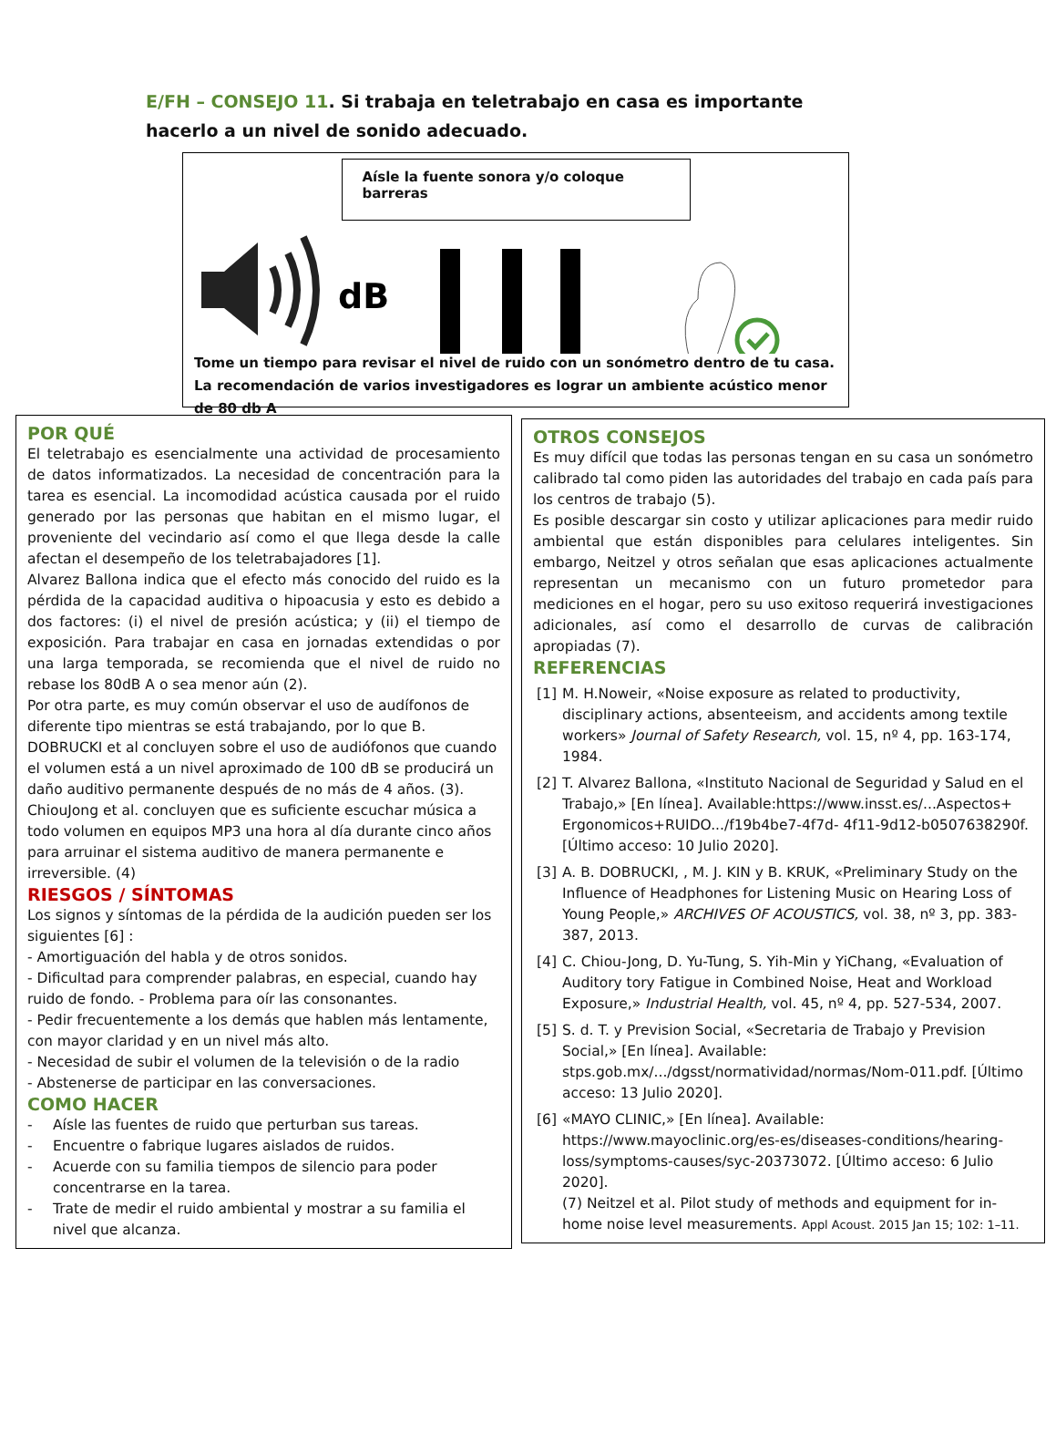E/FH – CONSEJO 11. Si trabaja en teletrabajo en casa es importante hacerlo a un nivel de sonido adecuado.
Aísle la fuente sonora y/o coloque barreras
dB
Tome un tiempo para revisar el nivel de ruido con un sonómetro dentro de tu casa. La recomendación de varios investigadores es lograr un ambiente acústico menor de 80 db A
POR QUÉ
El teletrabajo es esencialmente una actividad de procesamiento de datos informatizados. La necesidad de concentración para la tarea es esencial. La incomodidad acústica causada por el ruido generado por las personas que habitan en el mismo lugar, el proveniente del vecindario así como el que llega desde la calle afectan el desempeño de los teletrabajadores [1].
Alvarez Ballona indica que el efecto más conocido del ruido es la pérdida de la capacidad auditiva o hipoacusia y esto es debido a dos factores: (i) el nivel de presión acústica; y (ii) el tiempo de exposición. Para trabajar en casa en jornadas extendidas o por una larga temporada, se recomienda que el nivel de ruido no rebase los 80dB A o sea menor aún (2).
Por otra parte, es muy común observar el uso de audífonos de diferente tipo mientras se está trabajando, por lo que B. DOBRUCKI et al concluyen sobre el uso de audiófonos que cuando el volumen está a un nivel aproximado de 100 dB se producirá un daño auditivo permanente después de no más de 4 años. (3).
ChiouJong et al. concluyen que es suficiente escuchar música a todo volumen en equipos MP3 una hora al día durante cinco años para arruinar el sistema auditivo de manera permanente e irreversible. (4)
RIESGOS / SÍNTOMAS
Los signos y síntomas de la pérdida de la audición pueden ser los siguientes [6] :
- Amortiguación del habla y de otros sonidos.
- Dificultad para comprender palabras, en especial, cuando hay ruido de fondo. - Problema para oír las consonantes.
- Pedir frecuentemente a los demás que hablen más lentamente, con mayor claridad y en un nivel más alto.
- Necesidad de subir el volumen de la televisión o de la radio
- Abstenerse de participar en las conversaciones.
COMO HACER
- Aísle las fuentes de ruido que perturban sus tareas.
- Encuentre o fabrique lugares aislados de ruidos.
- Acuerde con su familia tiempos de silencio para poder concentrarse en la tarea.
- Trate de medir el ruido ambiental y mostrar a su familia el nivel que alcanza.
OTROS CONSEJOS
Es muy difícil que todas las personas tengan en su casa un sonómetro calibrado tal como piden las autoridades del trabajo en cada país para los centros de trabajo (5).
Es posible descargar sin costo y utilizar aplicaciones para medir ruido ambiental que están disponibles para celulares inteligentes. Sin embargo, Neitzel y otros señalan que esas aplicaciones actualmente representan un mecanismo con un futuro prometedor para mediciones en el hogar, pero su uso exitoso requerirá investigaciones adicionales, así como el desarrollo de curvas de calibración apropiadas (7).
REFERENCIAS
[1] M. H.Noweir, «Noise exposure as related to productivity, disciplinary actions, absenteeism, and accidents among textile workers» Journal of Safety Research, vol. 15, nº 4, pp. 163-174, 1984.
[2] T. Alvarez Ballona, «Instituto Nacional de Seguridad y Salud en el Trabajo,» [En línea]. Available:https://www.insst.es/...Aspectos+ Ergonomicos+RUIDO.../f19b4be7-4f7d- 4f11-9d12-b0507638290f. [Último acceso: 10 Julio 2020].
[3] A. B. DOBRUCKI, , M. J. KIN y B. KRUK, «Preliminary Study on the Influence of Headphones for Listening Music on Hearing Loss of Young People,» ARCHIVES OF ACOUSTICS, vol. 38, nº 3, pp. 383-387, 2013.
[4] C. Chiou-Jong, D. Yu-Tung, S. Yih-Min y YiChang, «Evaluation of Auditory tory Fatigue in Combined Noise, Heat and Workload Exposure,» Industrial Health, vol. 45, nº 4, pp. 527-534, 2007.
[5] S. d. T. y Prevision Social, «Secretaria de Trabajo y Prevision Social,» [En línea]. Available: stps.gob.mx/.../dgsst/normatividad/normas/Nom-011.pdf. [Último acceso: 13 Julio 2020].
[6] «MAYO CLINIC,» [En línea]. Available: https://www.mayoclinic.org/es-es/diseases-conditions/hearing-loss/symptoms-causes/syc-20373072. [Último acceso: 6 Julio 2020].
(7) Neitzel et al. Pilot study of methods and equipment for in-home noise level measurements. Appl Acoust. 2015 Jan 15; 102: 1–11.